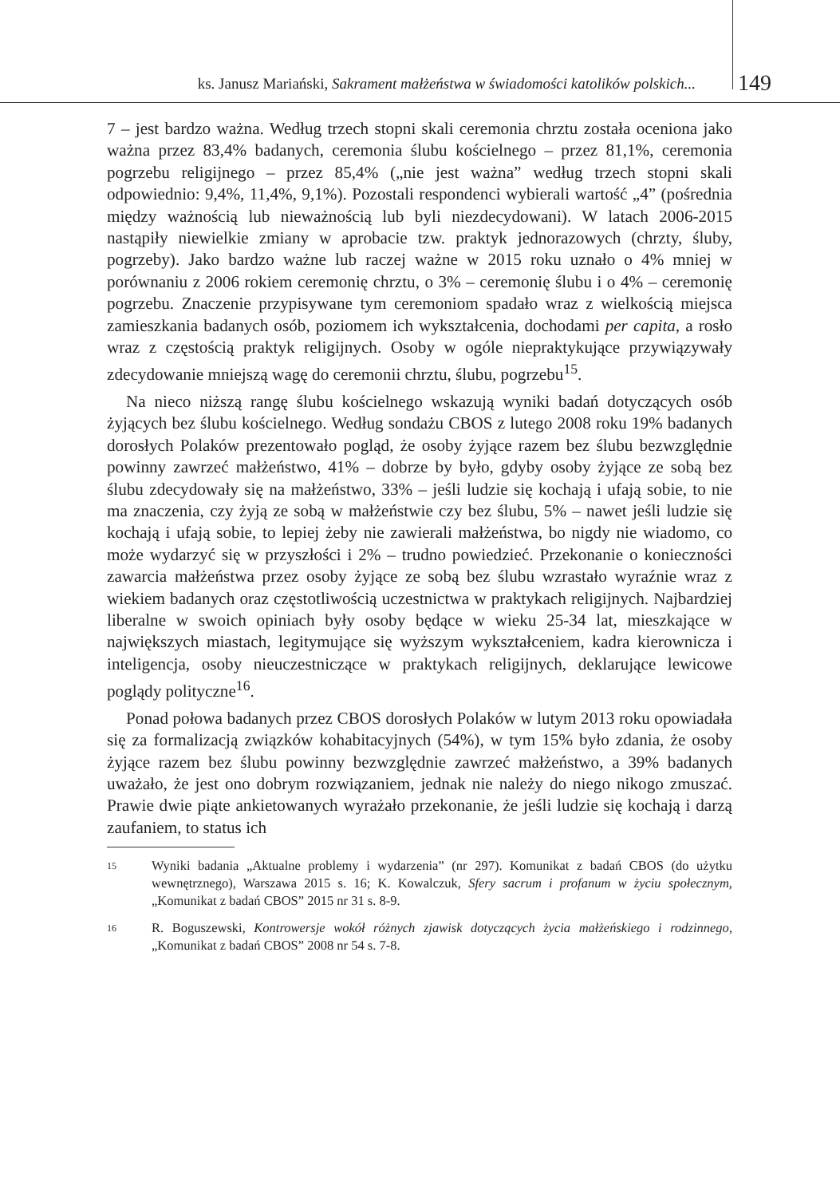ks. Janusz Mariański, Sakrament małżeństwa w świadomości katolików polskich...
149
7 – jest bardzo ważna. Według trzech stopni skali ceremonia chrztu została oceniona jako ważna przez 83,4% badanych, ceremonia ślubu kościelnego – przez 81,1%, ceremonia pogrzebu religijnego – przez 85,4% („nie jest ważna” według trzech stopni skali odpowiednio: 9,4%, 11,4%, 9,1%). Pozostali respondenci wybierali wartość „4” (pośrednia między ważnością lub nieważnością lub byli niezdecydowani). W latach 2006-2015 nastąpiły niewielkie zmiany w aprobacie tzw. praktyk jednorazowych (chrzty, śluby, pogrzeby). Jako bardzo ważne lub raczej ważne w 2015 roku uznało o 4% mniej w porównaniu z 2006 rokiem ceremonię chrztu, o 3% – ceremonię ślubu i o 4% – ceremonię pogrzebu. Znaczenie przypisywane tym ceremoniom spadało wraz z wielkością miejsca zamieszkania badanych osób, poziomem ich wykształcenia, dochodami per capita, a rosło wraz z częstością praktyk religijnych. Osoby w ogóle niepraktykujące przywiązywały zdecydowanie mniejszą wagę do ceremonii chrztu, ślubu, pogrzebu<sup>15</sup>.
Na nieco niższą rangę ślubu kościelnego wskazują wyniki badań dotyczących osób żyjących bez ślubu kościelnego. Według sondażu CBOS z lutego 2008 roku 19% badanych dorosłych Polaków prezentowało pogląd, że osoby żyjące razem bez ślubu bezwzględnie powinny zawrzeć małżeństwo, 41% – dobrze by było, gdyby osoby żyjące ze sobą bez ślubu zdecydowały się na małżeństwo, 33% – jeśli ludzie się kochają i ufają sobie, to nie ma znaczenia, czy żyją ze sobą w małżeństwie czy bez ślubu, 5% – nawet jeśli ludzie się kochają i ufają sobie, to lepiej żeby nie zawierali małżeństwa, bo nigdy nie wiadomo, co może wydarzyć się w przyszłości i 2% – trudno powiedzieć. Przekonanie o konieczności zawarcia małżeństwa przez osoby żyjące ze sobą bez ślubu wzrastało wyraźnie wraz z wiekiem badanych oraz częstotliwością uczestnictwa w praktykach religijnych. Najbardziej liberalne w swoich opiniach były osoby będące w wieku 25-34 lat, mieszkające w największych miastach, legitymujące się wyższym wykształceniem, kadra kierownicza i inteligencja, osoby nieuczestniczące w praktykach religijnych, deklarujące lewicowe poglądy polityczne<sup>16</sup>.
Ponad połowa badanych przez CBOS dorosłych Polaków w lutym 2013 roku opowiadała się za formalizacją związków kohabitacyjnych (54%), w tym 15% było zdania, że osoby żyjące razem bez ślubu powinny bezwzględnie zawrzeć małżeństwo, a 39% badanych uważało, że jest ono dobrym rozwiązaniem, jednak nie należy do niego nikogo zmuszać. Prawie dwie piąte ankietowanych wyrażało przekonanie, że jeśli ludzie się kochają i darzą zaufaniem, to status ich
15 Wyniki badania „Aktualne problemy i wydarzenia” (nr 297). Komunikat z badań CBOS (do użytku wewnętrznego), Warszawa 2015 s. 16; K. Kowalczuk, Sfery sacrum i profanum w życiu społecznym, „Komunikat z badań CBOS” 2015 nr 31 s. 8-9.
16 R. Boguszewski, Kontrowersje wokół różnych zjawisk dotyczących życia małżeńskiego i rodzinnego, „Komunikat z badań CBOS” 2008 nr 54 s. 7-8.